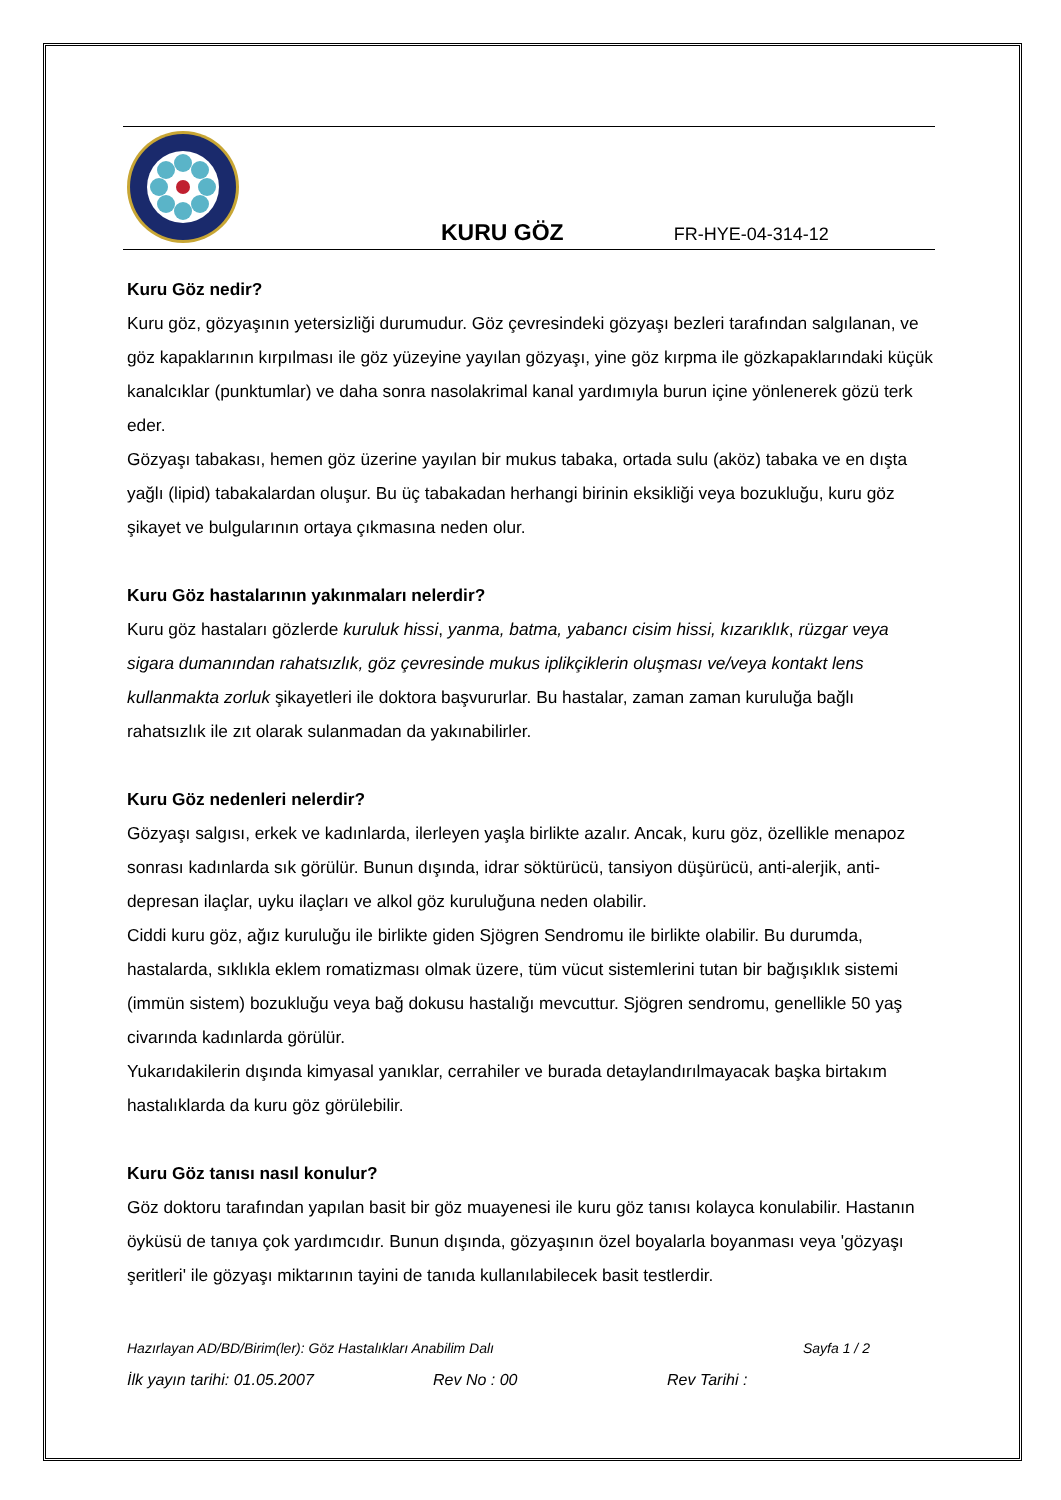KURU GÖZ
FR-HYE-04-314-12
Kuru Göz nedir?
Kuru göz, gözyaşının yetersizliği durumudur. Göz çevresindeki gözyaşı bezleri tarafından salgılanan, ve göz kapaklarının kırpılması ile göz yüzeyine yayılan gözyaşı, yine göz kırpma ile gözkapaklarındaki küçük kanalcıklar (punktumlar) ve daha sonra nasolakrimal kanal yardımıyla burun içine yönlenerek gözü terk eder.
Gözyaşı tabakası, hemen göz üzerine yayılan bir mukus tabaka, ortada sulu (aköz) tabaka ve en dışta yağlı (lipid) tabakalardan oluşur. Bu üç tabakadan herhangi birinin eksikliği veya bozukluğu, kuru göz şikayet ve bulgularının ortaya çıkmasına neden olur.
Kuru Göz hastalarının yakınmaları nelerdir?
Kuru göz hastaları gözlerde kuruluk hissi, yanma, batma, yabancı cisim hissi, kızarıklık, rüzgar veya sigara dumanından rahatsızlık, göz çevresinde mukus iplikçiklerin oluşması ve/veya kontakt lens kullanmakta zorluk şikayetleri ile doktora başvururlar. Bu hastalar, zaman zaman kuruluğa bağlı rahatsızlık ile zıt olarak sulanmadan da yakınabilirler.
Kuru Göz nedenleri nelerdir?
Gözyaşı salgısı, erkek ve kadınlarda, ilerleyen yaşla birlikte azalır. Ancak, kuru göz, özellikle menapoz sonrası kadınlarda sık görülür. Bunun dışında, idrar söktürücü, tansiyon düşürücü, anti-alerjik, anti-depresan ilaçlar, uyku ilaçları ve alkol göz kuruluğuna neden olabilir.
Ciddi kuru göz, ağız kuruluğu ile birlikte giden Sjögren Sendromu ile birlikte olabilir. Bu durumda, hastalarda, sıklıkla eklem romatizması olmak üzere, tüm vücut sistemlerini tutan bir bağışıklık sistemi (immün sistem) bozukluğu veya bağ dokusu hastalığı mevcuttur. Sjögren sendromu, genellikle 50 yaş civarında kadınlarda görülür.
Yukarıdakilerin dışında kimyasal yanıklar, cerrahiler ve burada detaylandırılmayacak başka birtakım hastalıklarda da kuru göz görülebilir.
Kuru Göz tanısı nasıl konulur?
Göz doktoru tarafından yapılan basit bir göz muayenesi ile kuru göz tanısı kolayca konulabilir. Hastanın öyküsü de tanıya çok yardımcıdır. Bunun dışında, gözyaşının özel boyalarla boyanması veya 'gözyaşı şeritleri' ile gözyaşı miktarının tayini de tanıda kullanılabilecek basit testlerdir.
Hazırlayan AD/BD/Birim(ler): Göz Hastalıkları Anabilim Dalı Sayfa 1 / 2
İlk yayın tarihi: 01.05.2007 Rev No : 00 Rev Tarihi :